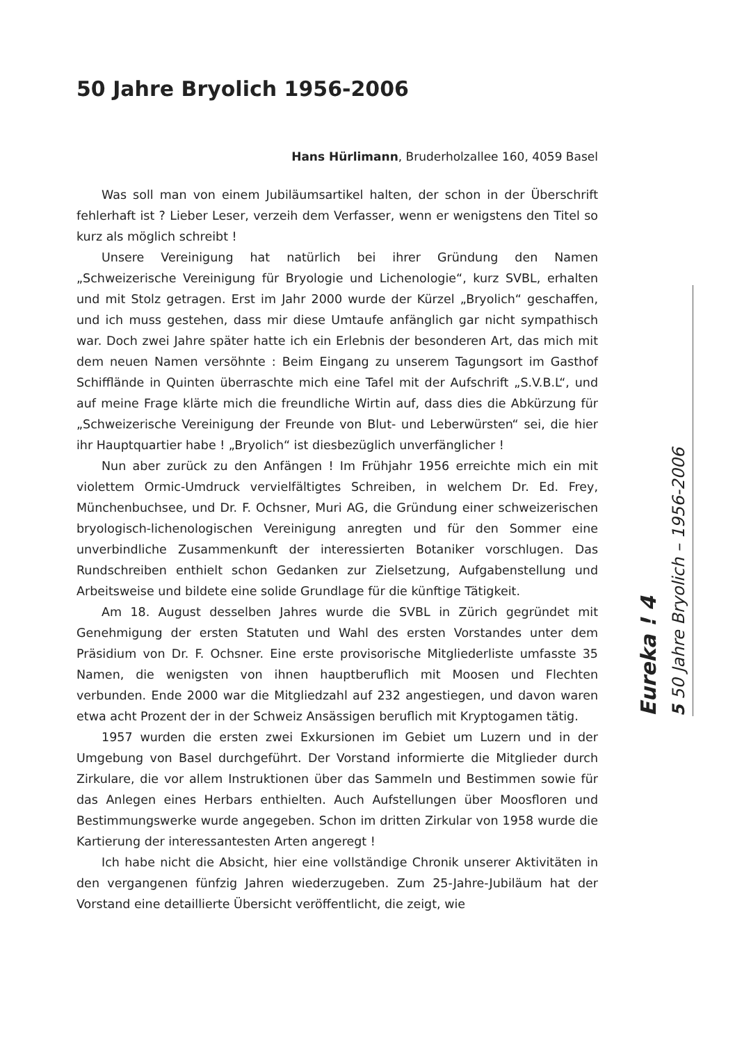50 Jahre Bryolich 1956-2006
Hans Hürlimann, Bruderholzallee 160, 4059 Basel
Was soll man von einem Jubiläumsartikel halten, der schon in der Überschrift fehlerhaft ist ? Lieber Leser, verzeih dem Verfasser, wenn er wenigstens den Titel so kurz als möglich schreibt !
Unsere Vereinigung hat natürlich bei ihrer Gründung den Namen „Schweizerische Vereinigung für Bryologie und Lichenologie“, kurz SVBL, erhalten und mit Stolz getragen. Erst im Jahr 2000 wurde der Kürzel „Bryolich“ geschaffen, und ich muss gestehen, dass mir diese Umtaufe anfänglich gar nicht sympathisch war. Doch zwei Jahre später hatte ich ein Erlebnis der besonderen Art, das mich mit dem neuen Namen versöhnte : Beim Eingang zu unserem Tagungsort im Gasthof Schifflände in Quinten überraschte mich eine Tafel mit der Aufschrift „S.V.B.L“, und auf meine Frage klärte mich die freundliche Wirtin auf, dass dies die Abkürzung für „Schweizerische Vereinigung der Freunde von Blut- und Leberwürsten“ sei, die hier ihr Hauptquartier habe ! „Bryolich“ ist diesbezüglich unverfänglicher !
Nun aber zurück zu den Anfängen ! Im Frühjahr 1956 erreichte mich ein mit violettem Ormic-Umdruck vervielfältigtes Schreiben, in welchem Dr. Ed. Frey, Münchenbuchsee, und Dr. F. Ochsner, Muri AG, die Gründung einer schweizerischen bryologisch-lichenologischen Vereinigung anregten und für den Sommer eine unverbindliche Zusammenkunft der interessierten Botaniker vorschlugen. Das Rundschreiben enthielt schon Gedanken zur Zielsetzung, Aufgabenstellung und Arbeitsweise und bildete eine solide Grundlage für die künftige Tätigkeit.
Am 18. August desselben Jahres wurde die SVBL in Zürich gegründet mit Genehmigung der ersten Statuten und Wahl des ersten Vorstandes unter dem Präsidium von Dr. F. Ochsner. Eine erste provisorische Mitgliederliste umfasste 35 Namen, die wenigsten von ihnen hauptberuflich mit Moosen und Flechten verbunden. Ende 2000 war die Mitgliedzahl auf 232 angestiegen, und davon waren etwa acht Prozent der in der Schweiz Ansässigen beruflich mit Kryptogamen tätig.
1957 wurden die ersten zwei Exkursionen im Gebiet um Luzern und in der Umgebung von Basel durchgeführt. Der Vorstand informierte die Mitglieder durch Zirkulare, die vor allem Instruktionen über das Sammeln und Bestimmen sowie für das Anlegen eines Herbars enthielten. Auch Aufstellungen über Moosfloren und Bestimmungswerke wurde angegeben. Schon im dritten Zirkular von 1958 wurde die Kartierung der interessantesten Arten angeregt !
Ich habe nicht die Absicht, hier eine vollständige Chronik unserer Aktivitäten in den vergangenen fünfzig Jahren wiederzugeben. Zum 25-Jahre-Jubiläum hat der Vorstand eine detaillierte Übersicht veröffentlicht, die zeigt, wie
Eureka ! 4
5 50 Jahre Bryolich – 1956-2006